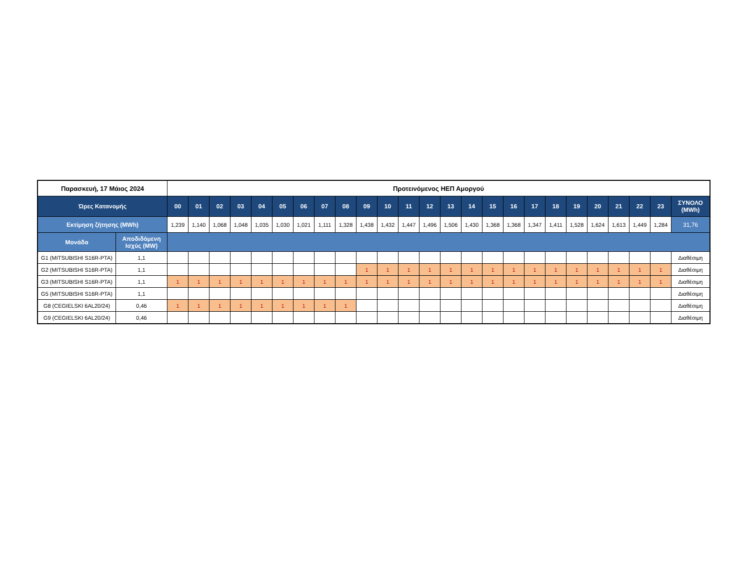| Παρασκευή, 17 Μάιος 2024 | | Προτεινόμενος ΗΕΠ Αμοργού | | | | | | | | | | | | | | | | | | | | | | | | |
| --- | --- | --- | --- | --- | --- | --- | --- | --- | --- | --- | --- | --- | --- | --- | --- | --- | --- | --- | --- | --- | --- | --- | --- | --- | --- | --- |
| Ώρες Κατανομής | | 00 | 01 | 02 | 03 | 04 | 05 | 06 | 07 | 08 | 09 | 10 | 11 | 12 | 13 | 14 | 15 | 16 | 17 | 18 | 19 | 20 | 21 | 22 | 23 | ΣΥΝΟΛΟ (MWh) |
| Εκτίμηση ζήτησης (MWh) | | 1,239 | 1,140 | 1,068 | 1,048 | 1,035 | 1,030 | 1,021 | 1,111 | 1,328 | 1,438 | 1,432 | 1,447 | 1,496 | 1,506 | 1,430 | 1,368 | 1,368 | 1,347 | 1,411 | 1,528 | 1,624 | 1,613 | 1,449 | 1,284 | 31,76 |
| Μονάδα | Αποδιδόμενη Ισχύς (MW) | | | | | | | | | | | | | | | | | | | | | | | | | |
| G1 (MITSUBISHI S16R-PTA) | 1,1 | | | | | | | | | | | | | | | | | | | | | | | | | Διαθέσιμη |
| G2 (MITSUBISHI S16R-PTA) | 1,1 | | | | | | | | | | 1 | 1 | 1 | 1 | 1 | 1 | 1 | 1 | 1 | 1 | 1 | 1 | 1 | 1 | 1 | Διαθέσιμη |
| G3 (MITSUBISHI S16R-PTA) | 1,1 | 1 | 1 | 1 | 1 | 1 | 1 | 1 | 1 | 1 | 1 | 1 | 1 | 1 | 1 | 1 | 1 | 1 | 1 | 1 | 1 | 1 | 1 | 1 | 1 | Διαθέσιμη |
| G5 (MITSUBISHI S16R-PTA) | 1,1 | | | | | | | | | | | | | | | | | | | | | | | | | Διαθέσιμη |
| G8 (CEGIELSKI 6AL20/24) | 0,46 | 1 | 1 | 1 | 1 | 1 | 1 | 1 | 1 | 1 | | | | | | | | | | | | | | | | Διαθέσιμη |
| G9 (CEGIELSKI 6AL20/24) | 0,46 | | | | | | | | | | | | | | | | | | | | | | | | | Διαθέσιμη |